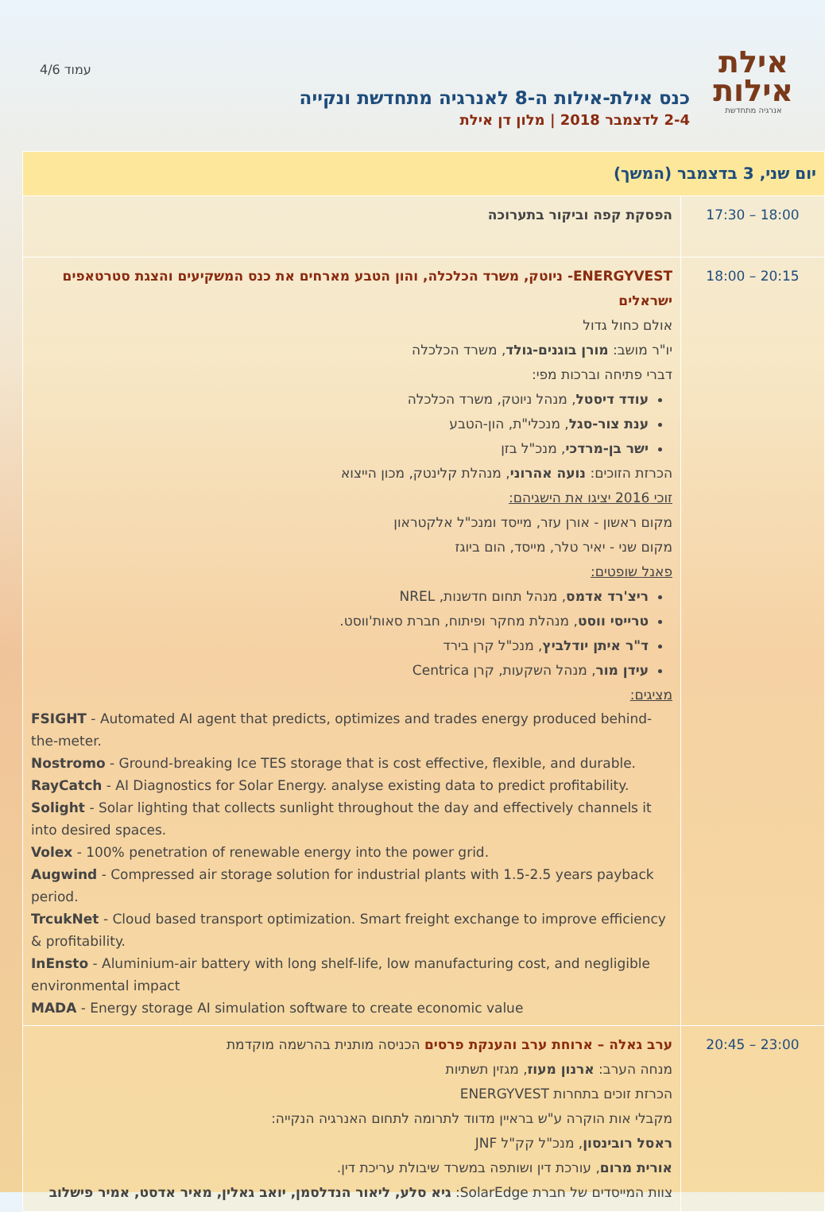אילת
אילות
אנרגיה מתחדשת
כנס אילת-אילות ה-8 לאנרגיה מתחדשת ונקייה
2-4 לדצמבר 2018 | מלון דן אילת
עמוד 4/6
| יום שני, 3 בדצמבר (המשך) | |
| --- | --- |
| 17:30 – 18:00 | הפסקת קפה וביקור בתערוכה |
| 18:00 – 20:15 | ENERGYVEST- ניוטק, משרד הכלכלה, והון הטבע מארחים את כנס המשקיעים והצגת סטרטאפים ישראלים אולם כחול גדול יו"ר מושב: מורן בוגנים-גולד , משרד הכלכלה דברי פתיחה וברכות מפי: עודד דיסטל , מנהל ניוטק, משרד הכלכלה ענת צור-סגל , מנכלי"ת, הון-הטבע ישר בן-מרדכי , מנכ"ל בזן הכרזת הזוכים: נועה אהרוני , מנהלת קלינטק, מכון הייצוא זוכי 2016 יציגו את הישגיהם: מקום ראשון - אורן עזר, מייסד ומנכ"ל אלקטראון מקום שני - יאיר טלר, מייסד, הום ביוגז פאנל שופטים: ריצ'רד אדמס , מנהל תחום חדשנות, NREL טרייסי ווסט , מנהלת מחקר ופיתוח, חברת סאות'ווסט. ד"ר איתן יודלביץ , מנכ"ל קרן בירד עידן מור , מנהל השקעות, קרן Centrica מציגים: FSIGHT - Automated AI agent that predicts, optimizes and trades energy produced behind-the-meter. Nostromo - Ground-breaking Ice TES storage that is cost effective, flexible, and durable. RayCatch - AI Diagnostics for Solar Energy. analyse existing data to predict profitability. Solight - Solar lighting that collects sunlight throughout the day and effectively channels it into desired spaces. Volex - 100% penetration of renewable energy into the power grid. Augwind - Compressed air storage solution for industrial plants with 1.5-2.5 years payback period. TrcukNet - Cloud based transport optimization. Smart freight exchange to improve efficiency & profitability. InEnsto - Aluminium-air battery with long shelf-life, low manufacturing cost, and negligible environmental impact MADA - Energy storage AI simulation software to create economic value |
| 20:45 – 23:00 | ערב גאלה – ארוחת ערב והענקת פרסים הכניסה מותנית בהרשמה מוקדמת מנחה הערב: ארנון מעוז , מגזין תשתיות הכרזת זוכים בתחרות ENERGYVEST מקבלי אות הוקרה ע"ש בראיין מדווד לתרומה לתחום האנרגיה הנקייה: ראסל רובינסון , מנכ"ל קק"ל JNF אורית מרום , עורכת דין ושותפה במשרד שיבולת עריכת דין. צוות המייסדים של חברת SolarEdge: גיא סלע, ליאור הנדלסמן, יואב גאלין, מאיר אדסט, אמיר פישלוב |